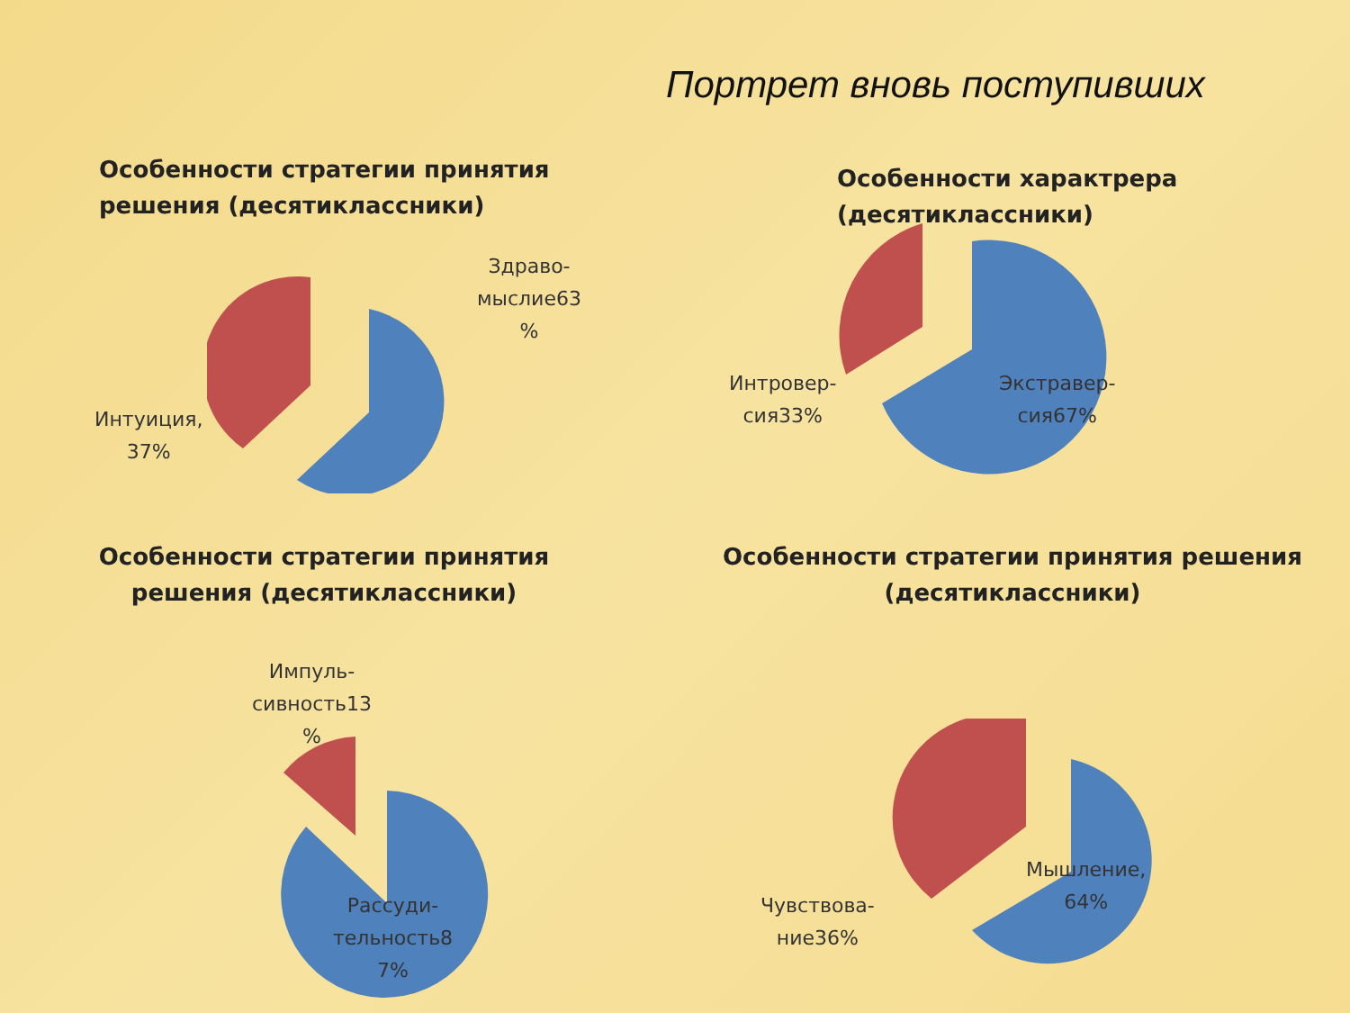Портрет вновь поступивших
Особенности стратегии принятия
решения (десятиклассники)
Здраво-
мыслие63
%
Интуиция,
37%
Особенности характрера
(десятиклассники)
Интровер-
сия33%
Экстравер-
сия67%
Особенности стратегии принятия
решения (десятиклассники)
Импуль-
сивность13
%
Рассуди-
тельность8
7%
Особенности стратегии принятия решения
(десятиклассники)
Чувствова-
ние36%
Мышление,
64%